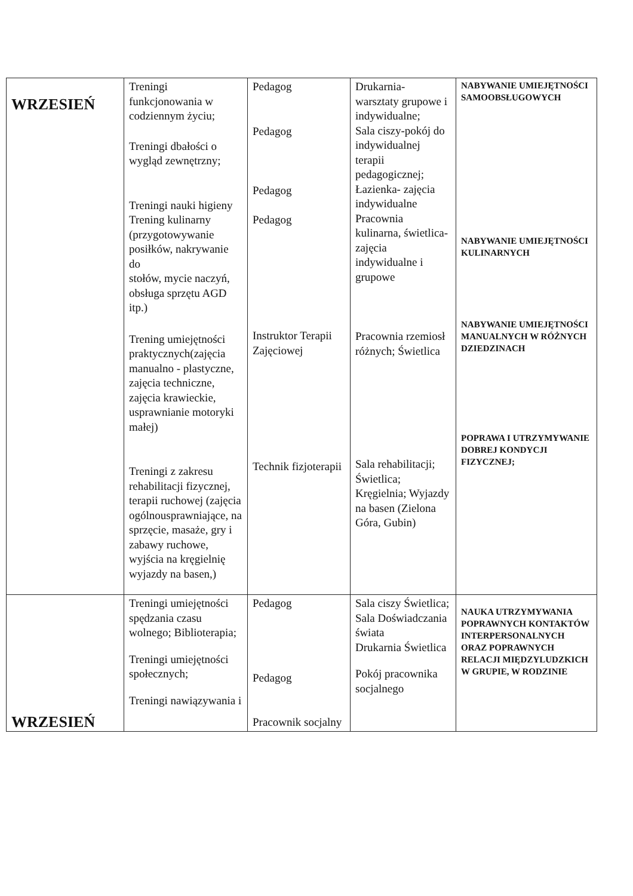| WRZESIEŃ | Treningi funkcjonowania w codziennym życiu; Treningi dbałości o wygląd zewnętrzny; Treningi nauki higieny Trening kulinarny (przygotowywanie posiłków, nakrywanie do stołów, mycie naczyń, obsługa sprzętu AGD itp.) Trening umiejętności praktycznych(zajęcia manualno - plastyczne, zajęcia techniczne, zajęcia krawieckie, usprawnianie motoryki małej) Treningi z zakresu rehabilitacji fizycznej, terapii ruchowej (zajęcia ogólnousprawniające, na sprzęcie, masaże, gry i zabawy ruchowe, wyjścia na kręgielnię wyjazdy na basen,) | Pedagog Pedagog Pedagog Pedagog Instruktor Terapii Zajęciowej Technik fizjoterapii | Drukarnia- warsztaty grupowe i indywidualne; Sala ciszy-pokój do indywidualnej terapii pedagogicznej; Łazienka- zajęcia indywidualne Pracownia kulinarna, świetlica- zajęcia indywidualne i grupowe Pracownia rzemiosł różnych; Świetlica Sala rehabilitacji; Świetlica; Kręgielnia; Wyjazdy na basen (Zielona Góra, Gubin) | NABYWANIE UMIEJĘTNOŚCI SAMOOBSŁUGOWYCH NABYWANIE UMIEJĘTNOŚCI KULINARNYCH NABYWANIE UMIEJĘTNOŚCI MANUALNYCH W RÓŻNYCH DZIEDZINACH POPRAWA I UTRZYMYWANIE DOBREJ KONDYCJI FIZYCZNEJ; |
| WRZESIEŃ | Treningi umiejętności spędzania czasu wolnego; Biblioterapia; Treningi umiejętności społecznych; Treningi nawiązywania i | Pedagog Pedagog Pracownik socjalny | Sala ciszy Świetlica; Sala Doświadczania świata Drukarnia Świetlica Pokój pracownika socjalnego | NAUKA UTRZYMYWANIA POPRAWNYCH KONTAKTÓW INTERPERSONALNYCH ORAZ POPRAWNYCH RELACJI MIĘDZYLUDZKICH W GRUPIE, W RODZINIE |